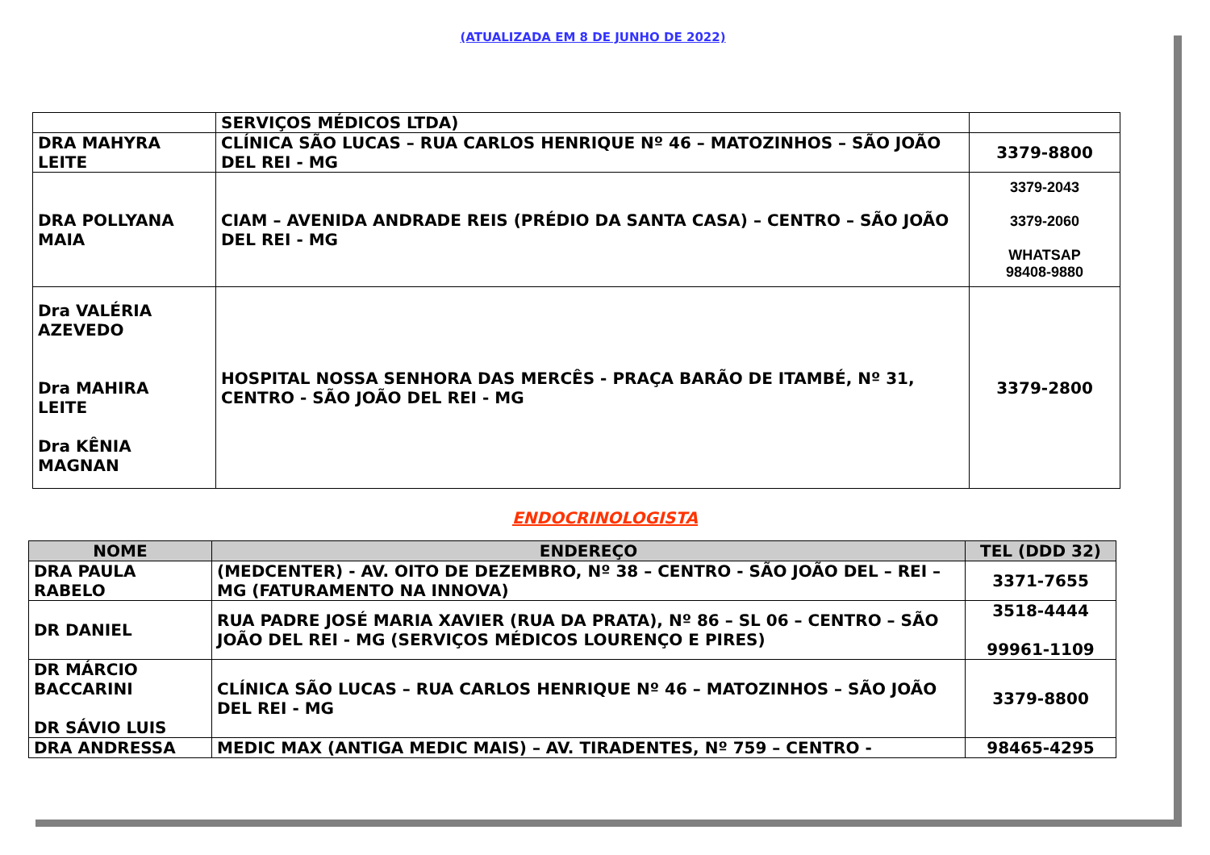(ATUALIZADA EM 8 DE JUNHO DE 2022)
| | SERVIÇOS MÉDICOS LTDA) | |
| DRA MAHYRA LEITE | CLÍNICA SÃO LUCAS – RUA CARLOS HENRIQUE Nº 46 – MATOZINHOS – SÃO JOÃO DEL REI - MG | 3379-8800 |
| DRA POLLYANA MAIA | CIAM – AVENIDA ANDRADE REIS (PRÉDIO DA SANTA CASA) – CENTRO – SÃO JOÃO DEL REI - MG | 3379-2043 3379-2060 WHATSAP 98408-9880 |
| Dra VALÉRIA AZEVEDO Dra MAHIRA LEITE Dra KÊNIA MAGNAN | HOSPITAL NOSSA SENHORA DAS MERCÊS - PRAÇA BARÃO DE ITAMBÉ, Nº 31, CENTRO - SÃO JOÃO DEL REI - MG | 3379-2800 |
ENDOCRINOLOGISTA
| NOME | ENDEREÇO | TEL (DDD 32) |
| --- | --- | --- |
| DRA PAULA RABELO | (MEDCENTER) - AV. OITO DE DEZEMBRO, Nº 38 – CENTRO - SÃO JOÃO DEL – REI – MG (FATURAMENTO NA INNOVA) | 3371-7655 |
| DR DANIEL | RUA PADRE JOSÉ MARIA XAVIER (RUA DA PRATA), Nº 86 – SL 06 – CENTRO – SÃO JOÃO DEL REI - MG (SERVIÇOS MÉDICOS LOURENÇO E PIRES) | 3518-4444 99961-1109 |
| DR MÁRCIO BACCARINI DR SÁVIO LUIS | CLÍNICA SÃO LUCAS – RUA CARLOS HENRIQUE Nº 46 – MATOZINHOS – SÃO JOÃO DEL REI - MG | 3379-8800 |
| DRA ANDRESSA | MEDIC MAX (ANTIGA MEDIC MAIS) – AV. TIRADENTES, Nº 759 – CENTRO - | 98465-4295 |